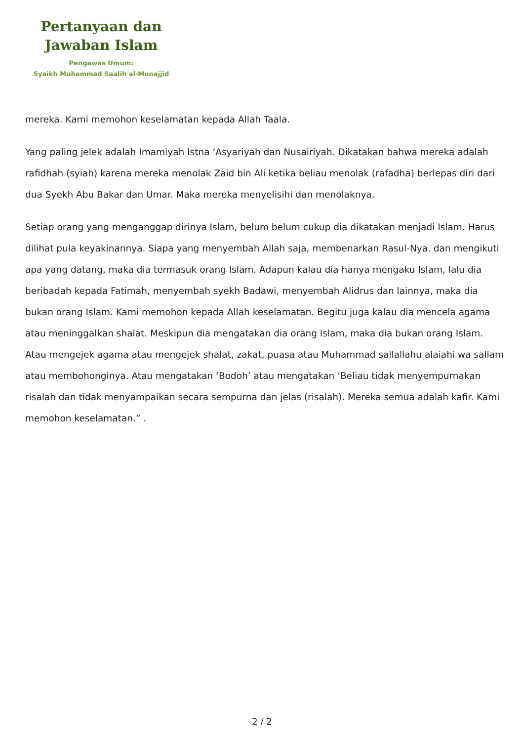Pertanyaan dan
Jawaban Islam
Pengawas Umum:
Syaikh Muhammad Saalih al-Munajjid
mereka. Kami memohon keselamatan kepada Allah Taala.
Yang paling jelek adalah Imamiyah Istna ‘Asyariyah dan Nusairiyah. Dikatakan bahwa mereka adalah rafidhah (syiah) karena mereka menolak Zaid bin Ali ketika beliau menolak (rafadha) berlepas diri dari dua Syekh Abu Bakar dan Umar. Maka mereka menyelisihi dan menolaknya.
Setiap orang yang menganggap dirinya Islam, belum belum cukup dia dikatakan menjadi Islam. Harus dilihat pula keyakinannya. Siapa yang menyembah Allah saja, membenarkan Rasul-Nya. dan mengikuti apa yang datang, maka dia termasuk orang Islam. Adapun kalau dia hanya mengaku Islam, lalu dia beribadah kepada Fatimah, menyembah syekh Badawi, menyembah Alidrus dan lainnya, maka dia bukan orang Islam. Kami memohon kepada Allah keselamatan. Begitu juga kalau dia mencela agama atau meninggalkan shalat. Meskipun dia mengatakan dia orang Islam, maka dia bukan orang Islam. Atau mengejek agama atau mengejek shalat, zakat, puasa atau Muhammad sallallahu alaiahi wa sallam atau membohonginya. Atau mengatakan ‘Bodoh’ atau mengatakan ‘Beliau tidak menyempurnakan risalah dan tidak menyampaikan secara sempurna dan jelas (risalah). Mereka semua adalah kafir. Kami memohon keselamatan.” .
2 / 2